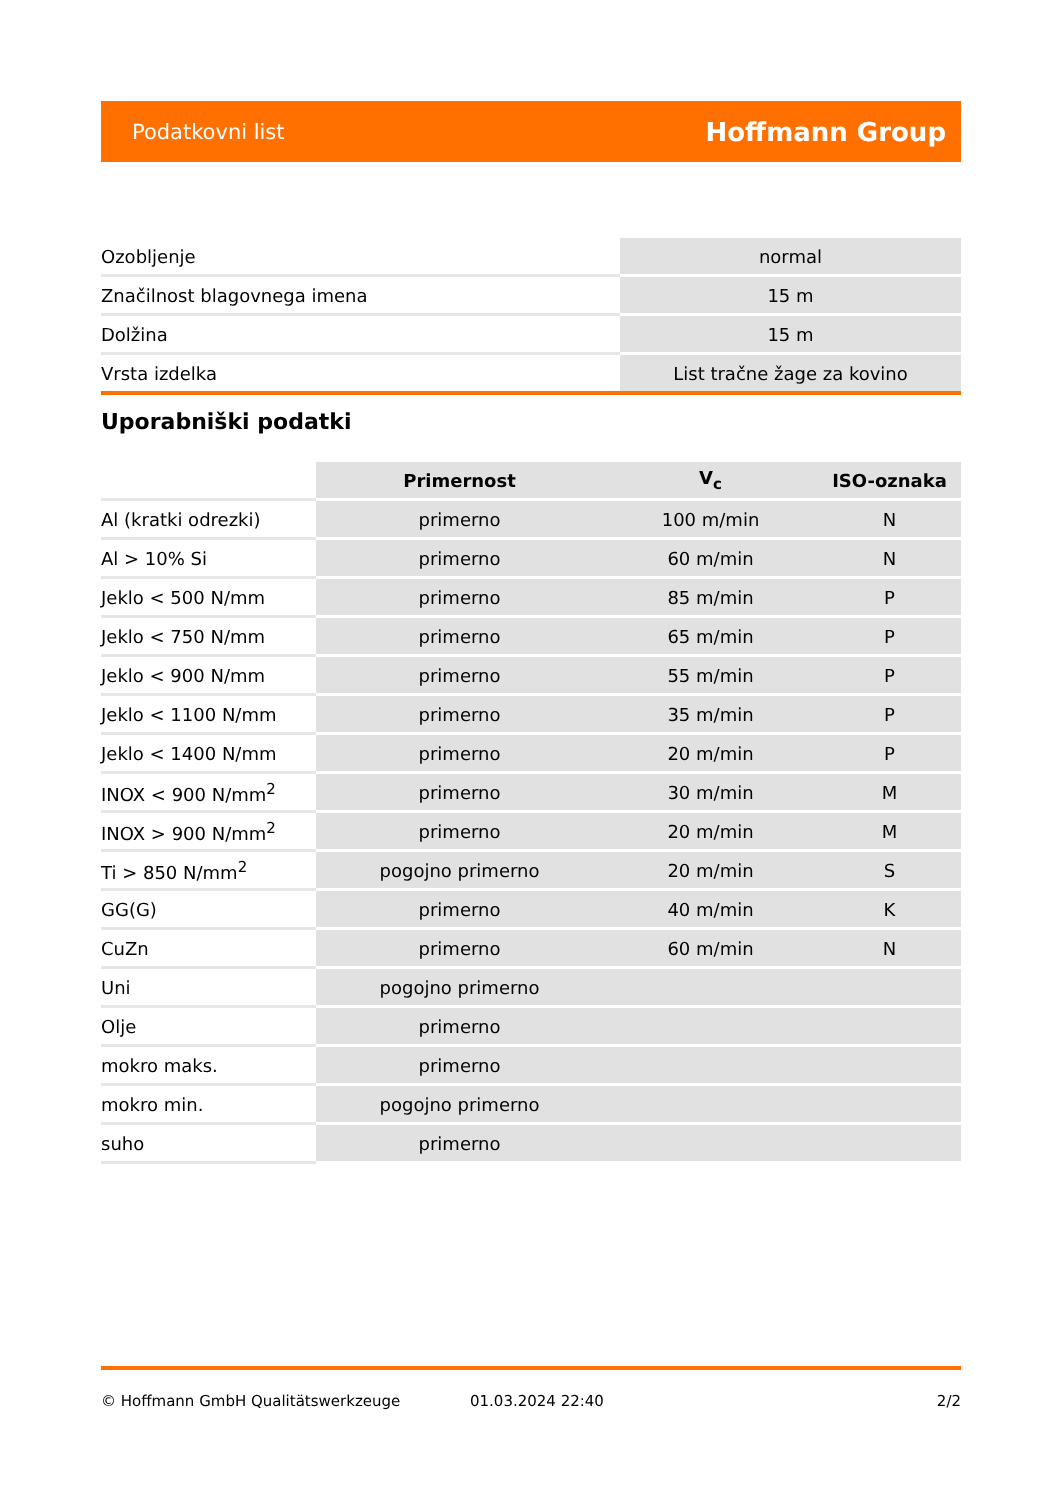Podatkovni list Hoffmann Group
| Ozobljenje | normal |
| Značilnost blagovnega imena | 15 m |
| Dolžina | 15 m |
| Vrsta izdelka | List tračne žage za kovino |
Uporabniški podatki
| | Primernost | V<sub>c</sub> | ISO-oznaka |
| --- | --- | --- | --- |
| Al (kratki odrezki) | primerno | 100 m/min | N |
| Al > 10% Si | primerno | 60 m/min | N |
| Jeklo < 500 N/mm | primerno | 85 m/min | P |
| Jeklo < 750 N/mm | primerno | 65 m/min | P |
| Jeklo < 900 N/mm | primerno | 55 m/min | P |
| Jeklo < 1100 N/mm | primerno | 35 m/min | P |
| Jeklo < 1400 N/mm | primerno | 20 m/min | P |
| INOX < 900 N/mm<sup>2</sup> | primerno | 30 m/min | M |
| INOX > 900 N/mm<sup>2</sup> | primerno | 20 m/min | M |
| Ti > 850 N/mm<sup>2</sup> | pogojno primerno | 20 m/min | S |
| GG(G) | primerno | 40 m/min | K |
| CuZn | primerno | 60 m/min | N |
| Uni | pogojno primerno | | |
| Olje | primerno | | |
| mokro maks. | primerno | | |
| mokro min. | pogojno primerno | | |
| suho | primerno | | |
© Hoffmann GmbH Qualitätswerkzeuge 01.03.2024 22:40 2/2